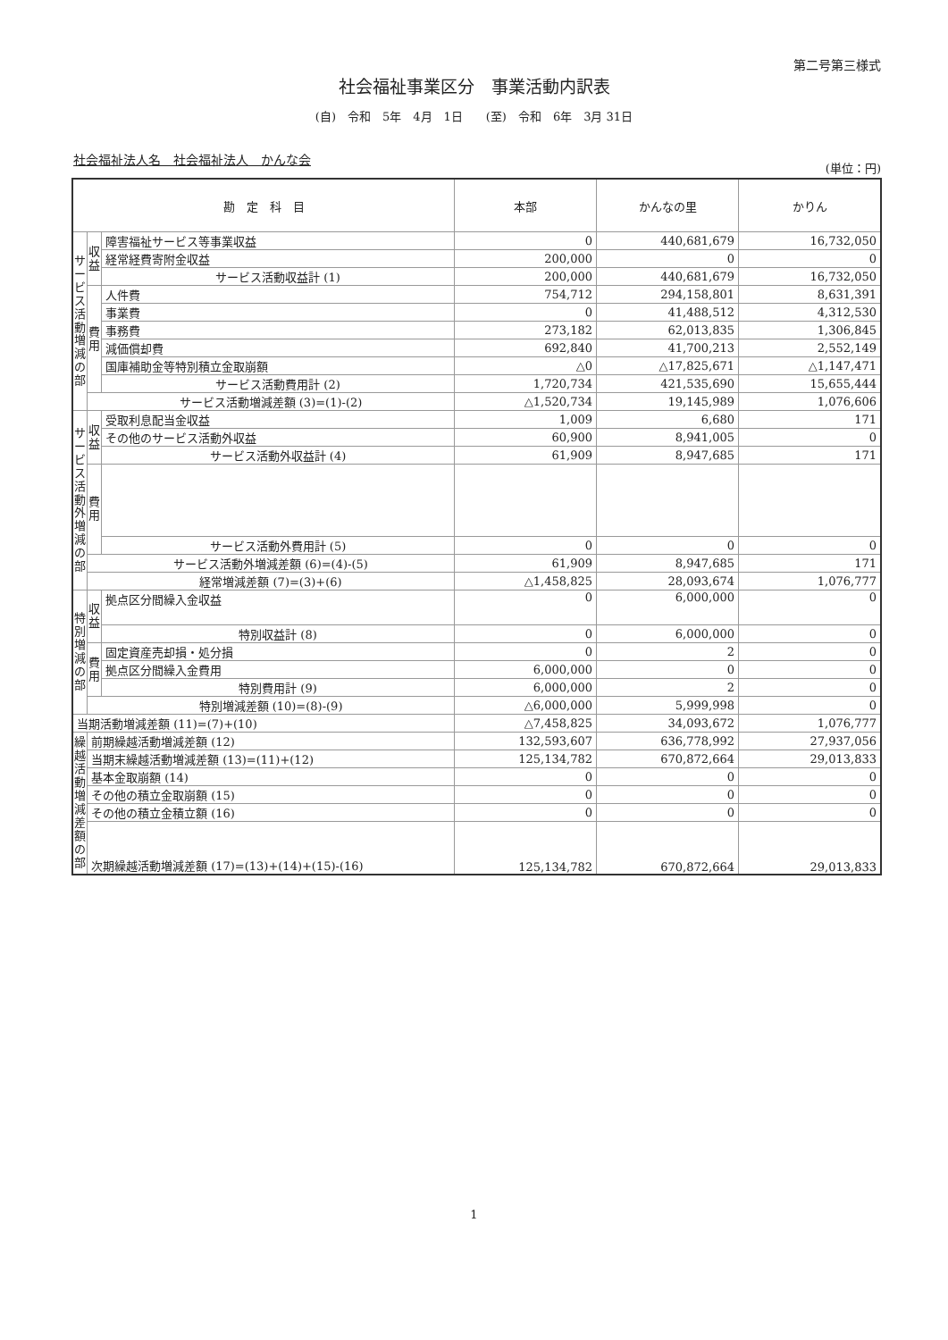第二号第三様式
社会福祉事業区分　事業活動内訳表
(自)　令和　5年　4月　1日　　(至)　令和　6年　3月 31日
社会福祉法人名　社会福祉法人　かんな会
(単位：円)
| 勘 定 科 目 | | | 本部 | かんなの里 | かりん |
| --- | --- | --- | --- | --- | --- |
| サービス活動増減の部 | 収益 | 障害福祉サービス等事業収益 | 0 | 440,681,679 | 16,732,050 |
| | | 経常経費寄附金収益 | 200,000 | 0 | 0 |
| | | サービス活動収益計 (1) | 200,000 | 440,681,679 | 16,732,050 |
| | 費用 | 人件費 | 754,712 | 294,158,801 | 8,631,391 |
| | | 事業費 | 0 | 41,488,512 | 4,312,530 |
| | | 事務費 | 273,182 | 62,013,835 | 1,306,845 |
| | | 減価償却費 | 692,840 | 41,700,213 | 2,552,149 |
| | | 国庫補助金等特別積立金取崩額 | △0 | △17,825,671 | △1,147,471 |
| | | サービス活動費用計 (2) | 1,720,734 | 421,535,690 | 15,655,444 |
| | サービス活動増減差額 (3)=(1)-(2) | | △1,520,734 | 19,145,989 | 1,076,606 |
| サービス活動外増減の部 | 収益 | 受取利息配当金収益 | 1,009 | 6,680 | 171 |
| | | その他のサービス活動外収益 | 60,900 | 8,941,005 | 0 |
| | | サービス活動外収益計 (4) | 61,909 | 8,947,685 | 171 |
| | 費用 | | | | |
| | | サービス活動外費用計 (5) | 0 | 0 | 0 |
| | サービス活動外増減差額 (6)=(4)-(5) | | 61,909 | 8,947,685 | 171 |
| | 経常増減差額 (7)=(3)+(6) | | △1,458,825 | 28,093,674 | 1,076,777 |
| 特別増減の部 | 収益 | 拠点区分間繰入金収益 | 0 | 6,000,000 | 0 |
| | | 特別収益計 (8) | 0 | 6,000,000 | 0 |
| | 費用 | 固定資産売却損・処分損 | 0 | 2 | 0 |
| | | 拠点区分間繰入金費用 | 6,000,000 | 0 | 0 |
| | | 特別費用計 (9) | 6,000,000 | 2 | 0 |
| | 特別増減差額 (10)=(8)-(9) | | △6,000,000 | 5,999,998 | 0 |
| 当期活動増減差額 (11)=(7)+(10) | | | △7,458,825 | 34,093,672 | 1,076,777 |
| 繰越活動増減差額の部 | 前期繰越活動増減差額 (12) | | 132,593,607 | 636,778,992 | 27,937,056 |
| | 当期末繰越活動増減差額 (13)=(11)+(12) | | 125,134,782 | 670,872,664 | 29,013,833 |
| | 基本金取崩額 (14) | | 0 | 0 | 0 |
| | その他の積立金取崩額 (15) | | 0 | 0 | 0 |
| | その他の積立金積立額 (16) | | 0 | 0 | 0 |
| | 次期繰越活動増減差額 (17)=(13)+(14)+(15)-(16) | | 125,134,782 | 670,872,664 | 29,013,833 |
1